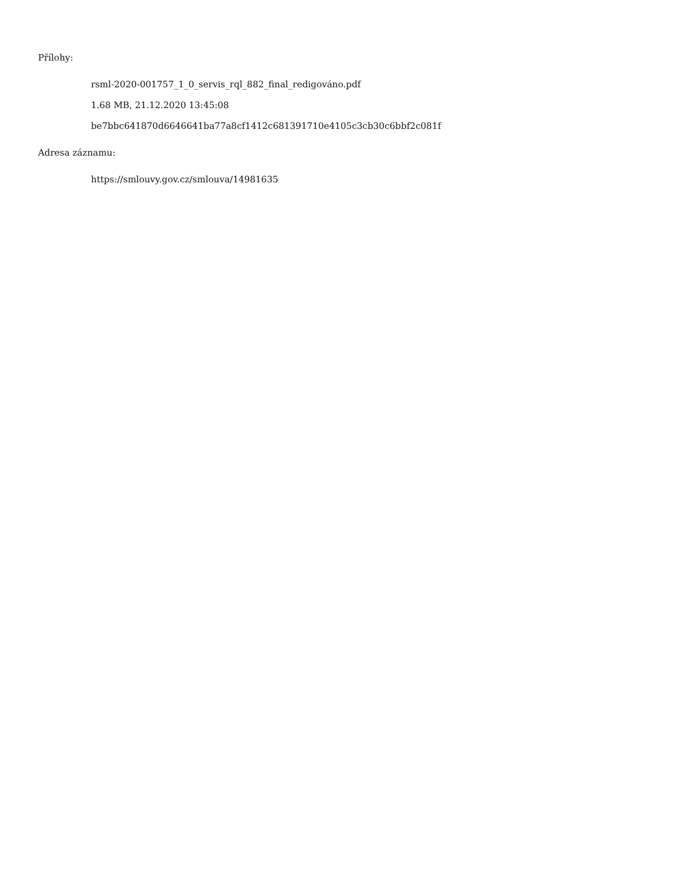Přílohy:
rsml-2020-001757_1_0_servis_rql_882_final_redigováno.pdf
1.68 MB, 21.12.2020 13:45:08
be7bbc641870d6646641ba77a8cf1412c681391710e4105c3cb30c6bbf2c081f
Adresa záznamu:
https://smlouvy.gov.cz/smlouva/14981635